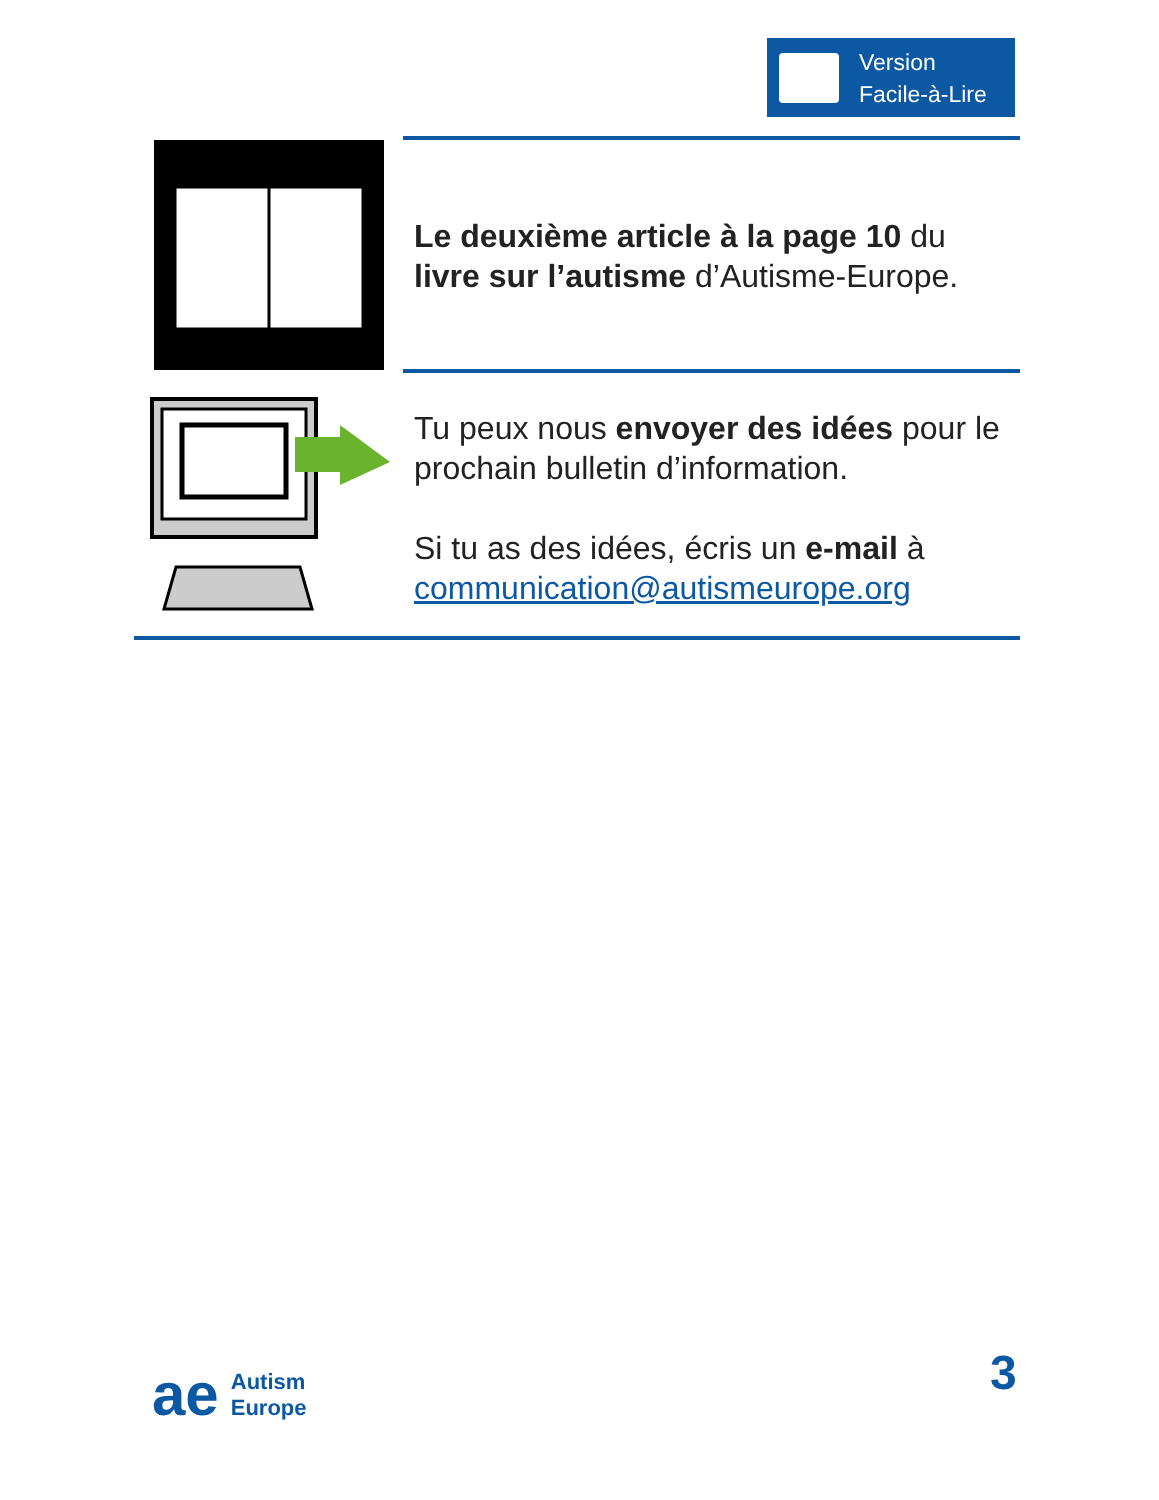Version
Facile-à-Lire
Le deuxième article à la page 10 du livre sur l’autisme d’Autisme-Europe.
Tu peux nous envoyer des idées pour le prochain bulletin d’information.
Si tu as des idées, écris un e-mail à communication@autismeurope.org
ae Autism
Europe
3